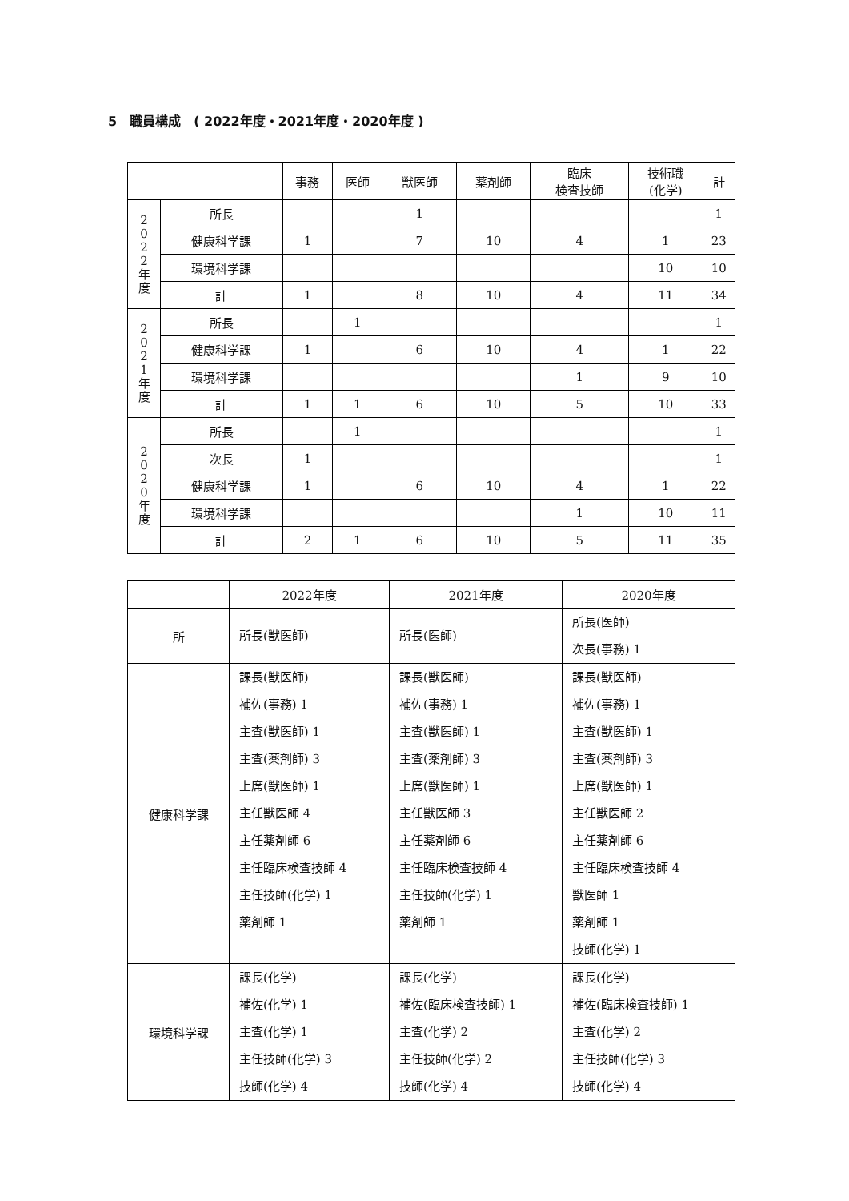5　職員構成　( 2022年度・2021年度・2020年度 )
| | | 事務 | 医師 | 獣医師 | 薬剤師 | 臨床 検査技師 | 技術職 (化学) | 計 |
| --- | --- | --- | --- | --- | --- | --- | --- | --- |
| 2 0 2 2 年 度 | 所長 | | | 1 | | | | 1 |
| | 健康科学課 | 1 | | 7 | 10 | 4 | 1 | 23 |
| | 環境科学課 | | | | | | 10 | 10 |
| | 計 | 1 | | 8 | 10 | 4 | 11 | 34 |
| 2 0 2 1 年 度 | 所長 | | 1 | | | | | 1 |
| | 健康科学課 | 1 | | 6 | 10 | 4 | 1 | 22 |
| | 環境科学課 | | | | | 1 | 9 | 10 |
| | 計 | 1 | 1 | 6 | 10 | 5 | 10 | 33 |
| 2 0 2 0 年 度 | 所長 | | 1 | | | | | 1 |
| | 次長 | 1 | | | | | | 1 |
| | 健康科学課 | 1 | | 6 | 10 | 4 | 1 | 22 |
| | 環境科学課 | | | | | 1 | 10 | 11 |
| | 計 | 2 | 1 | 6 | 10 | 5 | 11 | 35 |
| | 2022年度 | 2021年度 | 2020年度 |
| --- | --- | --- | --- |
| 所 | 所長(獣医師) | 所長(医師) | 所長(医師) 次長(事務) 1 |
| 健康科学課 | 課長(獣医師) 補佐(事務) 1 主査(獣医師) 1 主査(薬剤師) 3 上席(獣医師) 1 主任獣医師 4 主任薬剤師 6 主任臨床検査技師 4 主任技師(化学) 1 薬剤師 1 | 課長(獣医師) 補佐(事務) 1 主査(獣医師) 1 主査(薬剤師) 3 上席(獣医師) 1 主任獣医師 3 主任薬剤師 6 主任臨床検査技師 4 主任技師(化学) 1 薬剤師 1 | 課長(獣医師) 補佐(事務) 1 主査(獣医師) 1 主査(薬剤師) 3 上席(獣医師) 1 主任獣医師 2 主任薬剤師 6 主任臨床検査技師 4 獣医師 1 薬剤師 1 技師(化学) 1 |
| 環境科学課 | 課長(化学) 補佐(化学) 1 主査(化学) 1 主任技師(化学) 3 技師(化学) 4 | 課長(化学) 補佐(臨床検査技師) 1 主査(化学) 2 主任技師(化学) 2 技師(化学) 4 | 課長(化学) 補佐(臨床検査技師) 1 主査(化学) 2 主任技師(化学) 3 技師(化学) 4 |